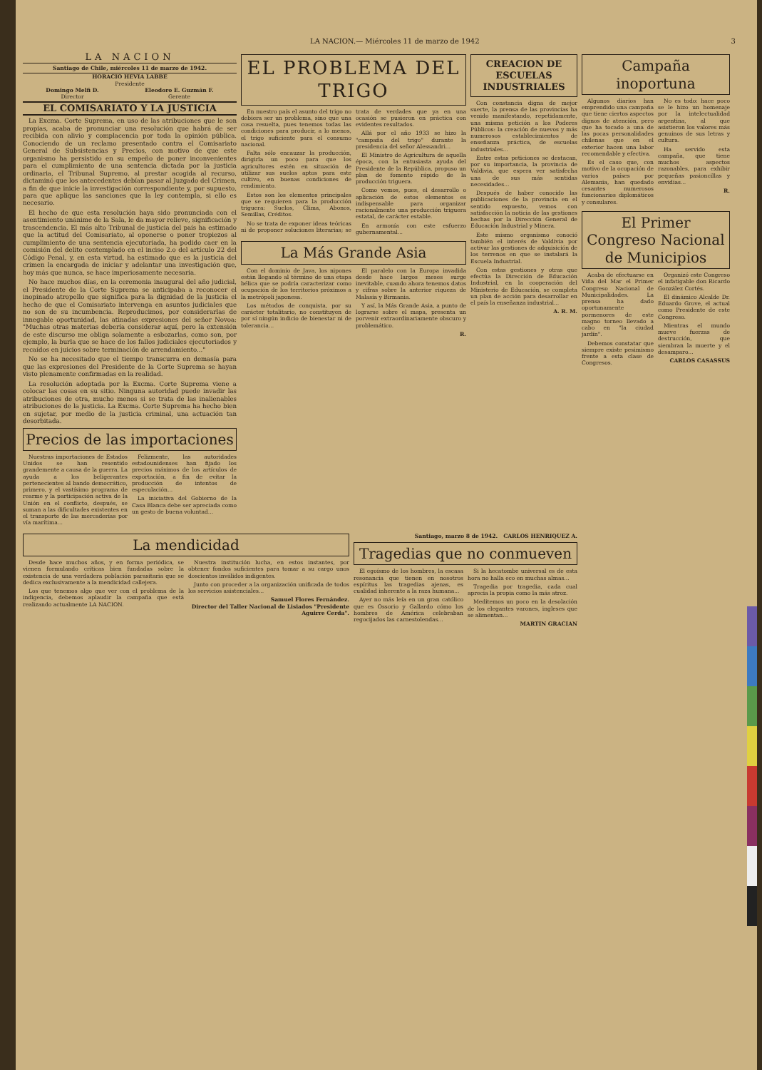LA NACION.— Miércoles 11 de marzo de 1942 3
LA NACION
Santiago de Chile, miércoles 11 de marzo de 1942.
HORACIO HEVIA LABBE
Presidente
Domingo Melfi D.
Director Eleodoro E. Guzmán F.
Gerente
EL COMISARIATO Y LA JUSTICIA
La Excma. Corte Suprema, en uso de las atribuciones que le son propias, acaba de pronunciar una resolución que habrá de ser recibida con alivio y complacencia por toda la opinión pública. Conociendo de un reclamo presentado contra el Comisariato General de Subsistencias y Precios, con motivo de que este organismo ha persistido en su empeño de poner inconvenientes para el cumplimiento de una sentencia dictada por la justicia ordinaria, el Tribunal Supremo, al prestar acogida al recurso, dictaminó que los antecedentes debían pasar al Juzgado del Crimen, a fin de que inicie la investigación correspondiente y, por supuesto, para que aplique las sanciones que la ley contempla, si ello es necesario.
El hecho de que esta resolución haya sido pronunciada con el asentimiento unánime de la Sala, le da mayor relieve, significación y trascendencia. El más alto Tribunal de justicia del país ha estimado que la actitud del Comisariato, al oponerse o poner tropiezos al cumplimiento de una sentencia ejecutoriada, ha podido caer en la comisión del delito contemplado en el inciso 2.o del artículo 22 del Código Penal, y, en esta virtud, ha estimado que es la justicia del crimen la encargada de iniciar y adelantar una investigación que, hoy más que nunca, se hace imperiosamente necesaria.
No hace muchos días, en la ceremonia inaugural del año judicial, el Presidente de la Corte Suprema se anticipaba a reconocer el inopinado atropello que significa para la dignidad de la justicia el hecho de que el Comisariato intervenga en asuntos judiciales que no son de su incumbencia. Reproducimos, por considerarlas de innegable oportunidad, las atinadas expresiones del señor Novoa: "Muchas otras materias debería considerar aquí, pero la extensión de este discurso me obliga solamente a esbozarlas, como son, por ejemplo, la burla que se hace de los fallos judiciales ejecutoriados y recaídos en juicios sobre terminación de arrendamiento..."
No se ha necesitado que el tiempo transcurra en demasía para que las expresiones del Presidente de la Corte Suprema se hayan visto plenamente confirmadas en la realidad.
La resolución adoptada por la Excma. Corte Suprema viene a colocar las cosas en su sitio. Ninguna autoridad puede invadir las atribuciones de otra, mucho menos si se trata de las inalienables atribuciones de la justicia. La Excma. Corte Suprema ha hecho bien en sujetar, por medio de la justicia criminal, una actuación tan desorbitada.
Precios de las importaciones
Nuestras importaciones de Estados Unidos se han resentido grandemente a causa de la guerra. La ayuda a los beligerantes pertenecientes al bando democrático, primero, y el vastísimo programa de rearme y la participación activa de la Unión en el conflicto, después, se suman a las dificultades existentes en el transporte de las mercaderías por vía marítima...
Felizmente, las autoridades estadounidenses han fijado los precios máximos de los artículos de exportación, a fin de evitar la producción de intentos de especulación...
La iniciativa del Gobierno de la Casa Blanca debe ser apreciada como un gesto de buena voluntad...
EL PROBLEMA DEL TRIGO
En nuestro país el asunto del trigo no debiera ser un problema, sino que una cosa resuelta, pues tenemos todas las condiciones para producir, a lo menos, el trigo suficiente para el consumo nacional.
Falta sólo encauzar la producción, dirigirla un poco para que los agricultores estén en situación de utilizar sus suelos aptos para este cultivo, en buenas condiciones de rendimiento.
Estos son los elementos principales que se requieren para la producción triguera: Suelos, Clima, Abonos, Semillas, Créditos.
No se trata de exponer ideas teóricas ni de proponer soluciones literarias; se trata de verdades que ya en una ocasión se pusieron en práctica con evidentes resultados.
Allá por el año 1933 se hizo la "campaña del trigo" durante la presidencia del señor Alessandri...
El Ministro de Agricultura de aquella época, con la entusiasta ayuda del Presidente de la República, propuso un plan de fomento rápido de la producción triguera.
Como vemos, pues, el desarrollo o aplicación de estos elementos es indispensable para organizar racionalmente una producción triguera estatal, de carácter estable.
En armonía con este esfuerzo gubernamental...
La Más Grande Asia
Con el dominio de Java, los nipones están llegando al término de una etapa bélica que se podría caracterizar como ocupación de los territorios próximos a la metrópoli japonesa.
Los métodos de conquista, por su carácter totalitario, no constituyen de por sí ningún indicio de bienestar ni de tolerancia...
El paralelo con la Europa invadida desde hace largos meses surge inevitable, cuando ahora tenemos datos y cifras sobre la anterior riqueza de Malasia y Birmania.
Y así, la Más Grande Asia, a punto de lograrse sobre el mapa, presenta un porvenir extraordinariamente obscuro y problemático.
R.
CREACION DE ESCUELAS INDUSTRIALES
Con constancia digna de mejor suerte, la prensa de las provincias ha venido manifestando, repetidamente, una misma petición a los Poderes Públicos: la creación de nuevos y más numerosos establecimientos de enseñanza práctica, de escuelas industriales...
Entre estas peticiones se destacan, por su importancia, la provincia de Valdivia, que espera ver satisfecha una de sus más sentidas necesidades...
Después de haber conocido las publicaciones de la provincia en el sentido expuesto, vemos con satisfacción la noticia de las gestiones hechas por la Dirección General de Educación Industrial y Minera.
Este mismo organismo conoció también el interés de Valdivia por activar las gestiones de adquisición de los terrenos en que se instalará la Escuela Industrial.
Con estas gestiones y otras que efectúa la Dirección de Educación Industrial, en la cooperación del Ministerio de Educación, se completa un plan de acción para desarrollar en el país la enseñanza industrial...
A. R. M.
Campaña inoportuna
Algunos diarios han emprendido una campaña que tiene ciertos aspectos dignos de atención, pero que ha tocado a una de las pocas personalidades chilenas que en el exterior hacen una labor recomendable y efectiva.
Es el caso que, con motivo de la ocupación de varios países por Alemania, han quedado cesantes numerosos funcionarios diplomáticos y consulares.
No es todo: hace poco se le hizo un homenaje por la intelectualidad argentina, al que asistieron los valores más genuinos de sus letras y cultura.
Ha servido esta campaña, que tiene muchos aspectos razonables, para exhibir pequeñas pasioncillas y envidias...
R.
El Primer Congreso Nacional de Municipios
Acaba de efectuarse en Viña del Mar el Primer Congreso Nacional de Municipalidades. La prensa ha dado oportunamente pormenores de este magno torneo llevado a cabo en "la ciudad jardín".
Debemos constatar que siempre existe pesimismo frente a esta clase de Congresos.
Organizó este Congreso el infatigable don Ricardo González Cortés.
El dinámico Alcalde Dr. Eduardo Grove, el actual como Presidente de este Congreso.
Mientras el mundo mueve fuerzas de destrucción, que siembran la muerte y el desamparo...
CARLOS CASASSUS
La mendicidad
Desde hace muchos años, y en forma periódica, se vienen formulando críticas bien fundadas sobre la existencia de una verdadera población parasitaria que se dedica exclusivamente a la mendicidad callejera.
Los que tenemos algo que ver con el problema de la indigencia, debemos aplaudir la campaña que está realizando actualmente LA NACION.
Nuestra institución lucha, en estos instantes, por obtener fondos suficientes para tomar a su cargo unos doscientos inválidos indigentes.
Junto con proceder a la organización unificada de todos los servicios asistenciales...
Samuel Flores Fernández.
Director del Taller Nacional de Lisiados "Presidente Aguirre Cerda".
Santiago, marzo 8 de 1942. CARLOS HENRIQUEZ A.
Tragedias que no conmueven
El egoísmo de los hombres, la escasa resonancia que tienen en nosotros espíritus las tragedias ajenas, es cualidad inherente a la raza humana...
Ayer no más leía en un gran católico que es Ossorio y Gallardo cómo los hombres de América celebraban regocijados las carnestolendas...
Si la hecatombe universal es de esta hora no halla eco en muchas almas...
Tragedia por tragedia, cada cual aprecia la propia como la más atroz.
Meditemos un poco en la desolación de los elegantes varones, ingleses que se alimentan...
MARTIN GRACIAN